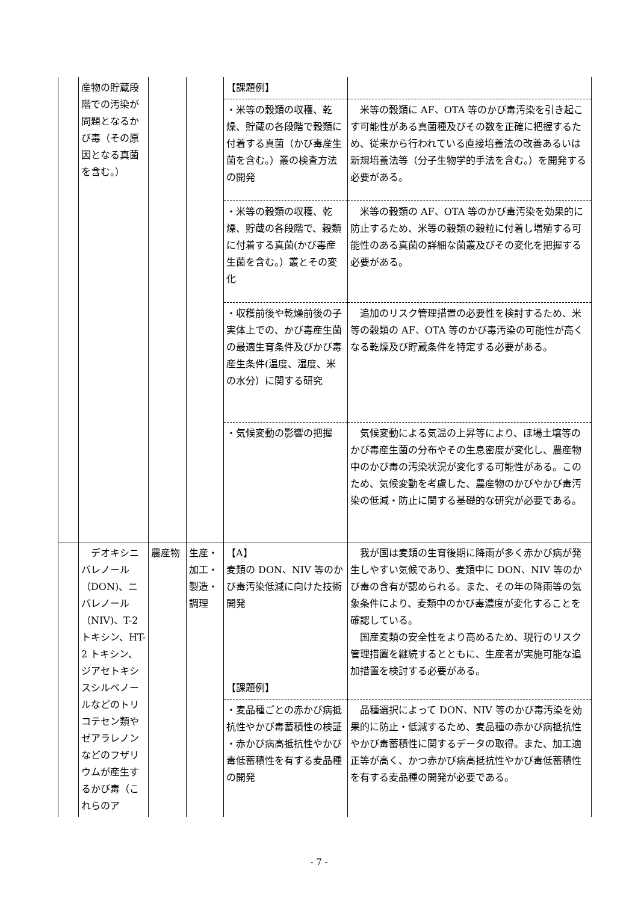| | 産物の貯蔵段階での汚染が問題となるかび毒（その原因となる真菌を含む。） | | | 【課題例】 | |
| | | | | ・米等の穀類の収穫、乾燥、貯蔵の各段階で穀類に付着する真菌（かび毒産生菌を含む。）叢の検査方法の開発 | 米等の穀類に AF、OTA 等のかび毒汚染を引き起こす可能性がある真菌種及びその数を正確に把握するため、従来から行われている直接培養法の改善あるいは新規培養法等（分子生物学的手法を含む。）を開発する必要がある。 |
| | | | | ・米等の穀類の収穫、乾燥、貯蔵の各段階で、穀類に付着する真菌(かび毒産生菌を含む。）叢とその変化 | 米等の穀類の AF、OTA 等のかび毒汚染を効果的に防止するため、米等の穀類の穀粒に付着し増殖する可能性のある真菌の詳細な菌叢及びその変化を把握する必要がある。 |
| | | | | ・収穫前後や乾燥前後の子実体上での、かび毒産生菌の最適生育条件及びかび毒産生条件(温度、湿度、米の水分）に関する研究 | 追加のリスク管理措置の必要性を検討するため、米等の穀類の AF、OTA 等のかび毒汚染の可能性が高くなる乾燥及び貯蔵条件を特定する必要がある。 |
| | | | | ・気候変動の影響の把握 | 気候変動による気温の上昇等により、ほ場土壌等のかび毒産生菌の分布やその生息密度が変化し、農産物中のかび毒の汚染状況が変化する可能性がある。このため、気候変動を考慮した、農産物のかびやかび毒汚染の低減・防止に関する基礎的な研究が必要である。 |
| | デオキシニバレノール（DON)、ニバレノール（NIV)、T-2 トキシン、HT-2 トキシン、ジアセトキシスシルペノールなどのトリコテセン類やゼアラレノンなどのフザリウムが産生するかび毒（これらのア | 農産物 | 生産・加工・製造・調理 | 【A】 麦類の DON、NIV 等のかび毒汚染低減に向けた技術開発 【課題例】 | 我が国は麦類の生育後期に降雨が多く赤かび病が発生しやすい気候であり、麦類中に DON、NIV 等のかび毒の含有が認められる。また、その年の降雨等の気象条件により、麦類中のかび毒濃度が変化することを確認している。 国産麦類の安全性をより高めるため、現行のリスク管理措置を継続するとともに、生産者が実施可能な追加措置を検討する必要がある。 |
| | | | | ・麦品種ごとの赤かび病抵抗性やかび毒蓄積性の検証 ・赤かび病高抵抗性やかび毒低蓄積性を有する麦品種の開発 | 品種選択によって DON、NIV 等のかび毒汚染を効果的に防止・低減するため、麦品種の赤かび病抵抗性やかび毒蓄積性に関するデータの取得。また、加工適正等が高く、かつ赤かび病高抵抗性やかび毒低蓄積性を有する麦品種の開発が必要である。 |
- 7 -